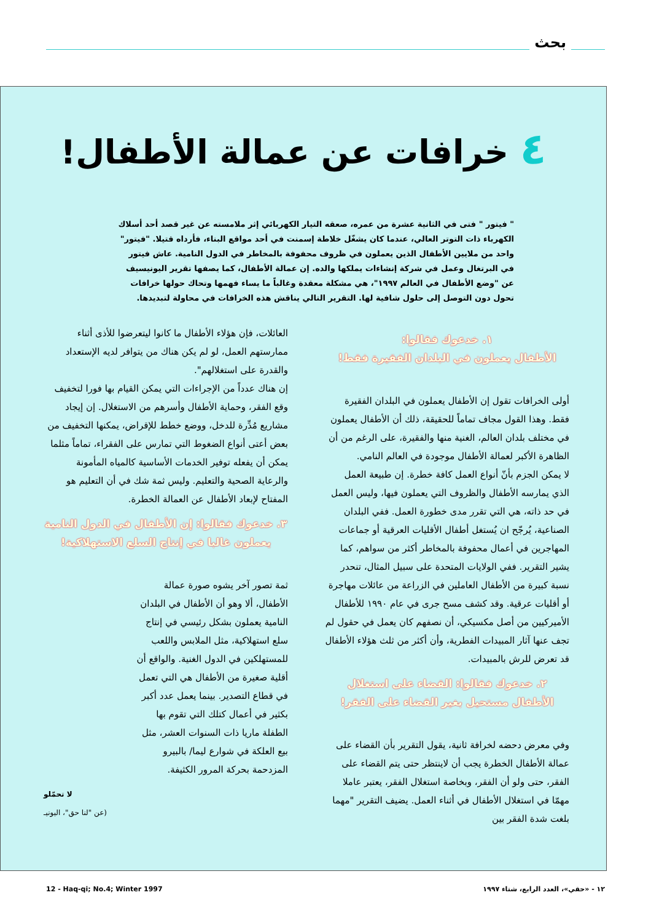بحث
٤ خرافات عن عمالة الأطفال!
" فيتور " فتى في الثانية عشرة من عمره، صعقه التيار الكهربائي إثر ملامسته عن غير قصد أحد أسلاك الكهرباء ذات التوتر العالي، عندما كان يشغّل خلاطة إسمنت في أحد مواقع البناء، فأرداه قتيلا. "فيتور" واحد من ملايين الأطفال الذين يعملون في ظروف محفوفة بالمخاطر في الدول النامية. عاش فيتور في البرتغال وعمل في شركة إنشاءات يملكها والده. إن عمالة الأطفال، كما يصفها تقرير اليونيسيف عن "وضع الأطفال في العالم ١٩٩٧"، هي مشكلة معقدة وغالباً ما يساء فهمها وتحاك حولها خرافات تحول دون التوصل إلى حلول شافية لها. التقرير التالي يناقش هذه الخرافات في محاولة لتبديدها.
١. خدعوك فقالوا:
الأطفال يعملون في البلدان الفقيرة فقط!
أولى الخرافات تقول إن الأطفال يعملون في البلدان الفقيرة فقط. وهذا القول مجاف تماماً للحقيقة، ذلك أن الأطفال يعملون في مختلف بلدان العالم، الغنية منها والفقيرة، على الرغم من أن الظاهرة الأكبر لعمالة الأطفال موجودة في العالم النامي.
لا يمكن الجزم بأنّ أنواع العمل كافة خطرة. إن طبيعة العمل الذي يمارسه الأطفال والظروف التي يعملون فيها، وليس العمل في حد ذاته، هي التي تقرر مدى خطورة العمل. ففي البلدان الصناعية، يُرجّح ان يُستغل أطفال الأقليات العرقية أو جماعات المهاجرين في أعمال محفوفة بالمخاطر أكثر من سواهم، كما يشير التقرير. ففي الولايات المتحدة على سبيل المثال، تنحدر نسبة كبيرة من الأطفال العاملين في الزراعة من عائلات مهاجرة أو أقليات عرقية. وقد كشف مسح جرى في عام ١٩٩٠ للأطفال الأميركيين من أصل مكسيكي، أن نصفهم كان يعمل في حقول لم تجف عنها آثار المبيدات الفطرية، وأن أكثر من ثلث هؤلاء الأطفال قد تعرض للرش بالمبيدات.
٢. خدعوك فقالوا: القضاء على استغلال
الأطفال مستحيل بغير القضاء على الفقر!
وفي معرض دحضه لخرافة ثانية، يقول التقرير بأن القضاء على عمالة الأطفال الخطرة يجب أن لاينتظر حتى يتم القضاء على الفقر، حتى ولو أن الفقر، وبخاصة استغلال الفقر، يعتبر عاملا مهمّا في استغلال الأطفال في أثناء العمل. يضيف التقرير "مهما بلغت شدة الفقر بين
العائلات، فإن هؤلاء الأطفال ما كانوا ليتعرضوا للأذى أثناء ممارستهم العمل، لو لم يكن هناك من يتوافر لديه الإستعداد والقدرة على استغلالهم".
إن هناك عدداً من الإجراءات التي يمكن القيام بها فورا لتخفيف وقع الفقر، وحماية الأطفال وأسرهم من الاستغلال. إن إيجاد مشاريع مُدِّرة للدخل، ووضع خطط للإقراض، يمكنها التخفيف من بعض أعتى أنواع الضغوط التي تمارس على الفقراء، تماماً مثلما يمكن أن يفعله توفير الخدمات الأساسية كالمياه المأمونة والرعاية الصحية والتعليم. وليس ثمة شك في أن التعليم هو المفتاح لإبعاد الأطفال عن العمالة الخطرة.
٣. خدعوك فقالوا: إن الأطفال في الدول النامية
يعملون غالبا في إنتاج السلع الاستهلاكية!
ثمة تصور آخر يشوه صورة عمالة الأطفال، ألا وهو أن الأطفال في البلدان النامية يعملون بشكل رئيسي في إنتاج سلع استهلاكية، مثل الملابس واللعب للمستهلكين في الدول الغنية. والواقع أن أقلية صغيرة من الأطفال هي التي تعمل في قطاع التصدير. بينما يعمل عدد أكبر بكثير في أعمال كتلك التي تقوم بها الطفلة ماريا ذات السنوات العشر، مثل بيع العلكة في شوارع ليما/ بالبيرو المزدحمة بحركة المرور الكثيفة.
لا تحمّلو
(عن "لنا حق"، اليونيـ
١٢ - «حقي»، العدد الرابع، شتاء ١٩٩٧ 12 - Haq-qi; No.4; Winter 1997